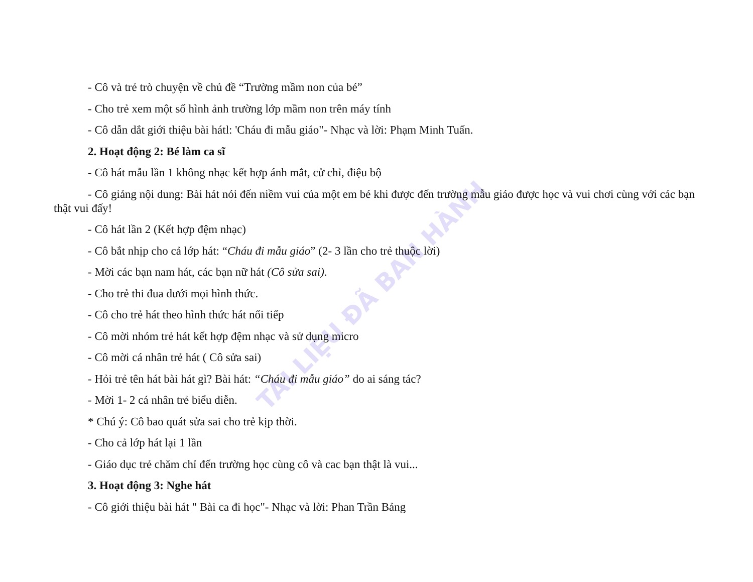TÀI LIỆU ĐÃ BAN HÀNH
- Cô và trẻ trò chuyện về chủ đề “Trường mầm non của bé”
- Cho trẻ xem một số hình ảnh trường lớp mầm non trên máy tính
- Cô dẫn dắt giới thiệu bài hátl: 'Cháu đi mẫu giáo"- Nhạc và lời: Phạm Minh Tuấn.
2. Hoạt động 2: Bé làm ca sĩ
- Cô hát mẫu lần 1 không nhạc kết hợp ánh mắt, cử chỉ, điệu bộ
- Cô giảng nội dung: Bài hát nói đến niềm vui của một em bé khi được đến trường mẫu giáo được học và vui chơi cùng với các bạn thật vui đấy!
- Cô hát lần 2 (Kết hợp đệm nhạc)
- Cô bắt nhịp cho cả lớp hát: “Cháu đi mẫu giáo” (2- 3 lần cho trẻ thuộc lời)
- Mời các bạn nam hát, các bạn nữ hát (Cô sửa sai).
- Cho trẻ thi đua dưới mọi hình thức.
- Cô cho trẻ hát theo hình thức hát nối tiếp
- Cô mời nhóm trẻ hát kết hợp đệm nhạc và sử dụng micro
- Cô mời cá nhân trẻ hát ( Cô sửa sai)
- Hỏi trẻ tên hát bài hát gì? Bài hát: “Cháu đi mẫu giáo” do ai sáng tác?
- Mời 1- 2 cá nhân trẻ biểu diễn.
* Chú ý: Cô bao quát sửa sai cho trẻ kịp thời.
- Cho cả lớp hát lại 1 lần
- Giáo dục trẻ chăm chỉ đến trường học cùng cô và cac bạn thật là vui...
3. Hoạt động 3: Nghe hát
- Cô giới thiệu bài hát " Bài ca đi học"- Nhạc và lời: Phan Trần Bảng